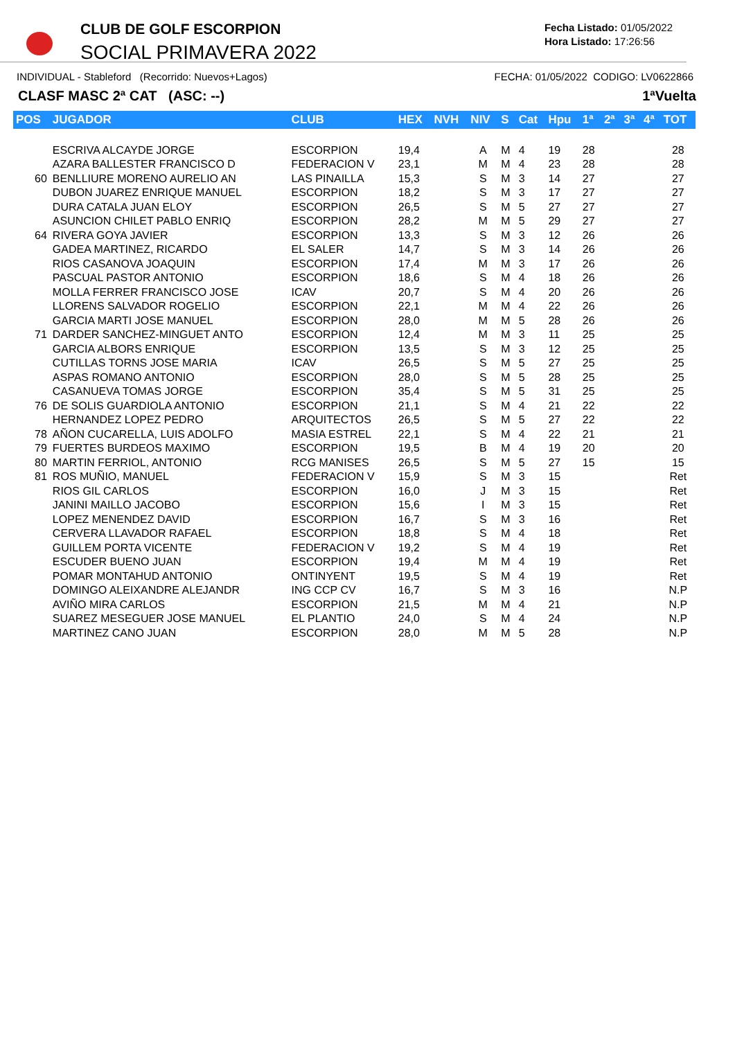CLUB DE GOLF ESCORPION
SOCIAL PRIMAVERA 2022
Fecha Listado: 01/05/2022
Hora Listado: 17:26:56
INDIVIDUAL - Stableford (Recorrido: Nuevos+Lagos) FECHA: 01/05/2022 CODIGO: LV0622866
CLASF MASC 2ª CAT (ASC: --) 1ªVuelta
| POS | JUGADOR | CLUB | HEX | NVH | NIV | S | Cat | Hpu | 1ª | 2ª | 3ª | 4ª | TOT |
| --- | --- | --- | --- | --- | --- | --- | --- | --- | --- | --- | --- | --- | --- |
| | ESCRIVA ALCAYDE JORGE | ESCORPION | 19,4 | | A | M | 4 | 19 | 28 | | | | 28 |
| | AZARA BALLESTER FRANCISCO D | FEDERACION V | 23,1 | | M | M | 4 | 23 | 28 | | | | 28 |
| 60 | BENLLIURE MORENO AURELIO AN | LAS PINAILLA | 15,3 | | S | M | 3 | 14 | 27 | | | | 27 |
| | DUBON JUAREZ ENRIQUE MANUEL | ESCORPION | 18,2 | | S | M | 3 | 17 | 27 | | | | 27 |
| | DURA CATALA JUAN ELOY | ESCORPION | 26,5 | | S | M | 5 | 27 | 27 | | | | 27 |
| | ASUNCION CHILET PABLO ENRIQ | ESCORPION | 28,2 | | M | M | 5 | 29 | 27 | | | | 27 |
| 64 | RIVERA GOYA JAVIER | ESCORPION | 13,3 | | S | M | 3 | 12 | 26 | | | | 26 |
| | GADEA MARTINEZ, RICARDO | EL SALER | 14,7 | | S | M | 3 | 14 | 26 | | | | 26 |
| | RIOS CASANOVA JOAQUIN | ESCORPION | 17,4 | | M | M | 3 | 17 | 26 | | | | 26 |
| | PASCUAL PASTOR ANTONIO | ESCORPION | 18,6 | | S | M | 4 | 18 | 26 | | | | 26 |
| | MOLLA FERRER FRANCISCO JOSE | ICAV | 20,7 | | S | M | 4 | 20 | 26 | | | | 26 |
| | LLORENS SALVADOR ROGELIO | ESCORPION | 22,1 | | M | M | 4 | 22 | 26 | | | | 26 |
| | GARCIA MARTI JOSE MANUEL | ESCORPION | 28,0 | | M | M | 5 | 28 | 26 | | | | 26 |
| 71 | DARDER SANCHEZ-MINGUET ANTO | ESCORPION | 12,4 | | M | M | 3 | 11 | 25 | | | | 25 |
| | GARCIA ALBORS ENRIQUE | ESCORPION | 13,5 | | S | M | 3 | 12 | 25 | | | | 25 |
| | CUTILLAS TORNS JOSE MARIA | ICAV | 26,5 | | S | M | 5 | 27 | 25 | | | | 25 |
| | ASPAS ROMANO ANTONIO | ESCORPION | 28,0 | | S | M | 5 | 28 | 25 | | | | 25 |
| | CASANUEVA TOMAS JORGE | ESCORPION | 35,4 | | S | M | 5 | 31 | 25 | | | | 25 |
| 76 | DE SOLIS GUARDIOLA ANTONIO | ESCORPION | 21,1 | | S | M | 4 | 21 | 22 | | | | 22 |
| | HERNANDEZ LOPEZ PEDRO | ARQUITECTOS | 26,5 | | S | M | 5 | 27 | 22 | | | | 22 |
| 78 | AÑON CUCARELLA, LUIS ADOLFO | MASIA ESTREL | 22,1 | | S | M | 4 | 22 | 21 | | | | 21 |
| 79 | FUERTES BURDEOS MAXIMO | ESCORPION | 19,5 | | B | M | 4 | 19 | 20 | | | | 20 |
| 80 | MARTIN FERRIOL, ANTONIO | RCG MANISES | 26,5 | | S | M | 5 | 27 | 15 | | | | 15 |
| 81 | ROS MUÑIO, MANUEL | FEDERACION V | 15,9 | | S | M | 3 | 15 | | | | | Ret |
| | RIOS GIL CARLOS | ESCORPION | 16,0 | | J | M | 3 | 15 | | | | | Ret |
| | JANINI MAILLO JACOBO | ESCORPION | 15,6 | | I | M | 3 | 15 | | | | | Ret |
| | LOPEZ MENENDEZ DAVID | ESCORPION | 16,7 | | S | M | 3 | 16 | | | | | Ret |
| | CERVERA LLAVADOR RAFAEL | ESCORPION | 18,8 | | S | M | 4 | 18 | | | | | Ret |
| | GUILLEM PORTA VICENTE | FEDERACION V | 19,2 | | S | M | 4 | 19 | | | | | Ret |
| | ESCUDER BUENO JUAN | ESCORPION | 19,4 | | M | M | 4 | 19 | | | | | Ret |
| | POMAR MONTAHUD ANTONIO | ONTINYENT | 19,5 | | S | M | 4 | 19 | | | | | Ret |
| | DOMINGO ALEIXANDRE ALEJANDR | ING CCP CV | 16,7 | | S | M | 3 | 16 | | | | | N.P |
| | AVIÑO MIRA CARLOS | ESCORPION | 21,5 | | M | M | 4 | 21 | | | | | N.P |
| | SUAREZ MESEGUER JOSE MANUEL | EL PLANTIO | 24,0 | | S | M | 4 | 24 | | | | | N.P |
| | MARTINEZ CANO JUAN | ESCORPION | 28,0 | | M | M | 5 | 28 | | | | | N.P |